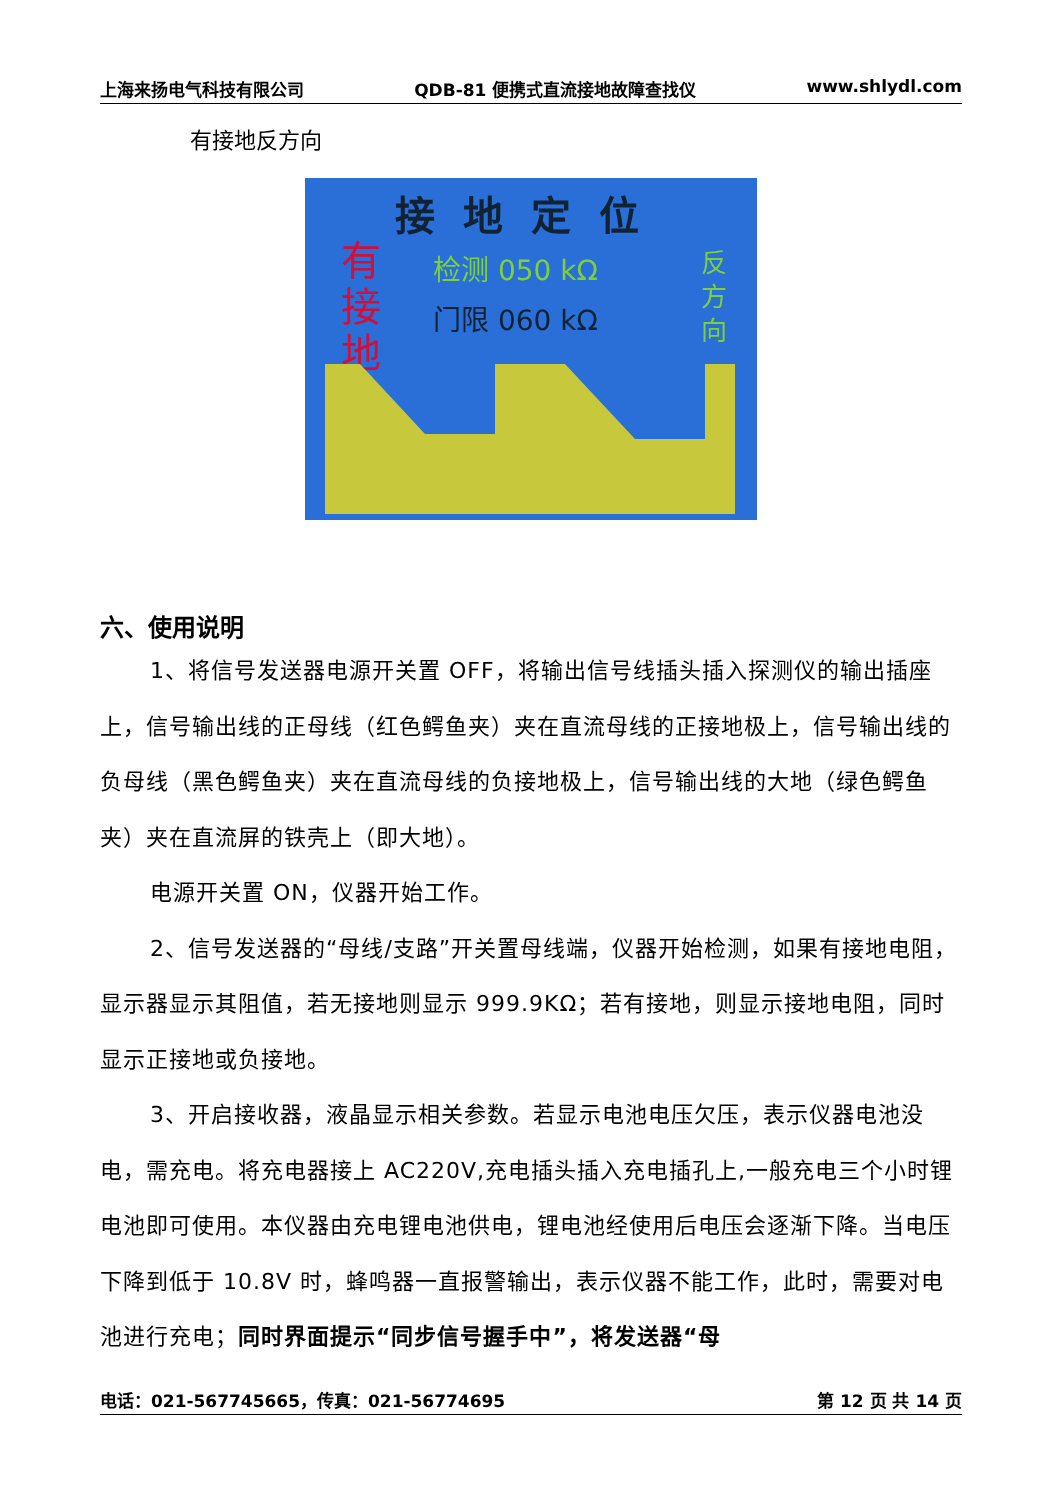上海来扬电气科技有限公司 QDB-81 便携式直流接地故障查找仪 www.shlydl.com
有接地反方向
接地定位
有 接 地
检测 050 kΩ
门限 060 kΩ
反 方 向
六、使用说明
1、将信号发送器电源开关置 OFF，将输出信号线插头插入探测仪的输出插座上，信号输出线的正母线（红色鳄鱼夹）夹在直流母线的正接地极上，信号输出线的负母线（黑色鳄鱼夹）夹在直流母线的负接地极上，信号输出线的大地（绿色鳄鱼夹）夹在直流屏的铁壳上（即大地）。
电源开关置 ON，仪器开始工作。
2、信号发送器的“母线/支路”开关置母线端，仪器开始检测，如果有接地电阻，显示器显示其阻值，若无接地则显示 999.9KΩ；若有接地，则显示接地电阻，同时显示正接地或负接地。
3、开启接收器，液晶显示相关参数。若显示电池电压欠压，表示仪器电池没电，需充电。将充电器接上 AC220V,充电插头插入充电插孔上,一般充电三个小时锂电池即可使用。本仪器由充电锂电池供电，锂电池经使用后电压会逐渐下降。当电压下降到低于 10.8V 时，蜂鸣器一直报警输出，表示仪器不能工作，此时，需要对电池进行充电；同时界面提示“同步信号握手中”，将发送器“母
电话：021-567745665，传真：021-56774695 第 12 页 共 14 页